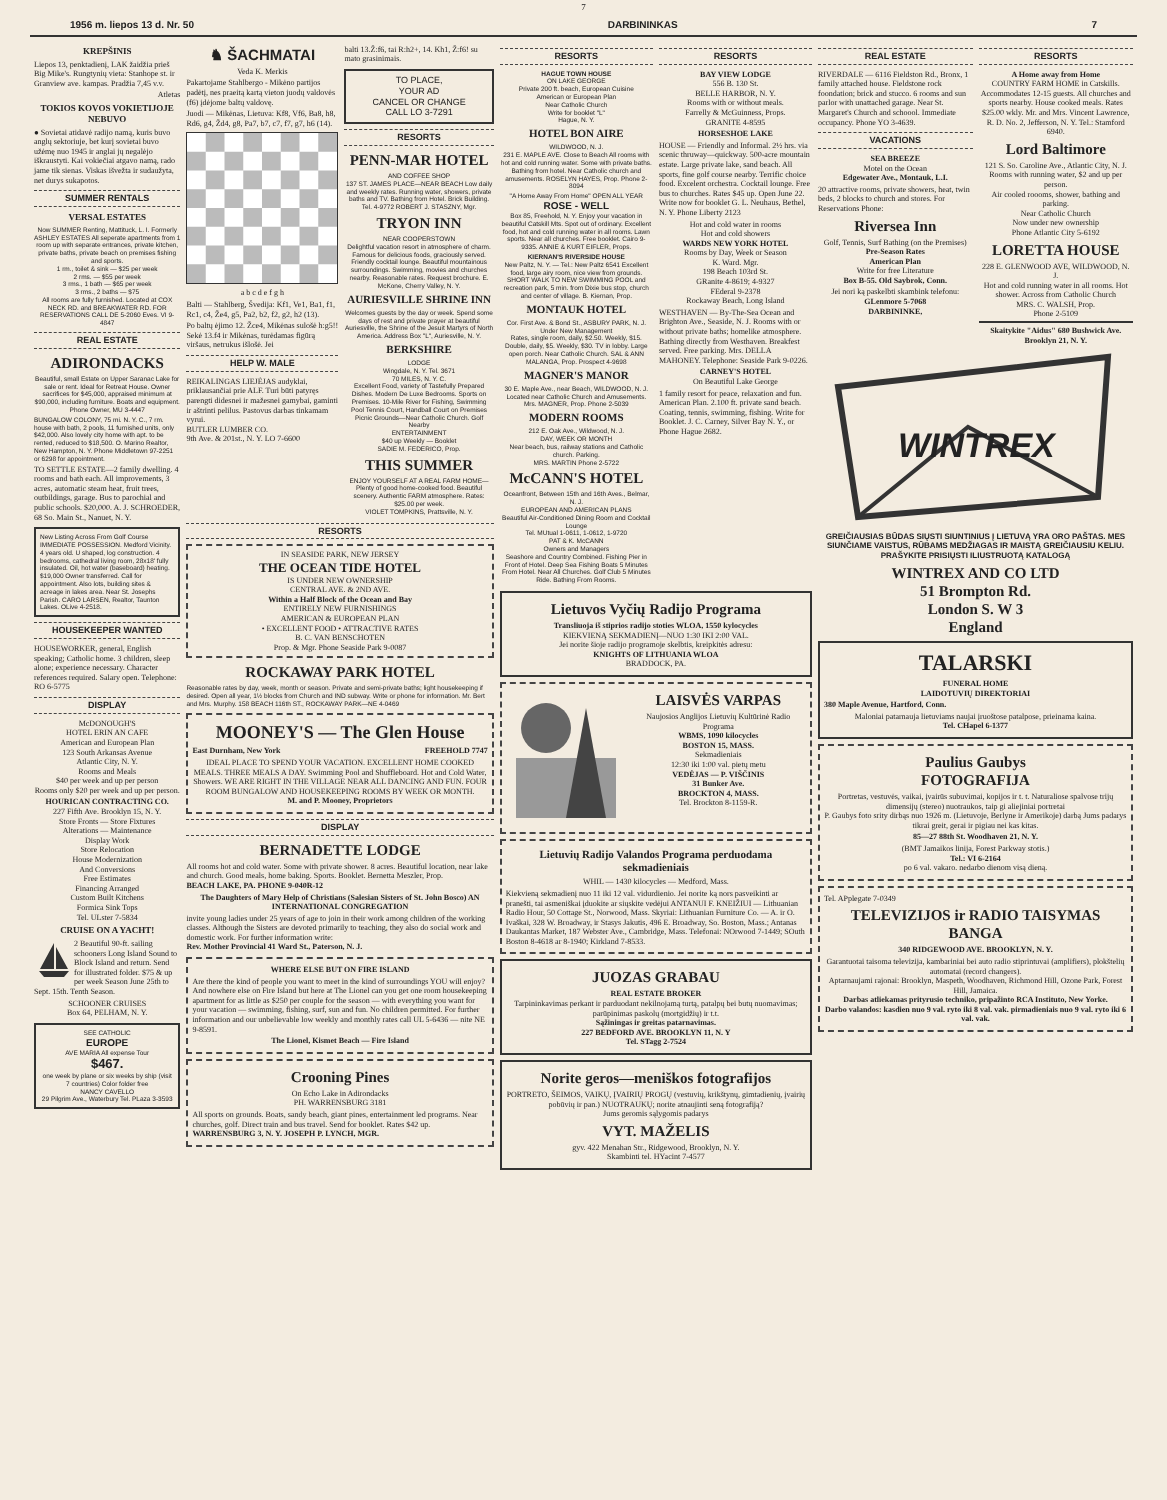7
1956 m. liepos 13 d. Nr. 50 DARBININKAS 7
KREPŠINIS
Liepos 13, penktadienį, LAK žaidžia prieš Big Mike's. Rungtynių vieta: Stanhope st. ir Granview ave. kampas. Pradžia 7,45 v.v.
Atletas
TOKIOS KOVOS VOKIETIJOJE NEBUVO
● Sovietai atidavė radijo namą, kuris buvo anglų sektoriuje, bet kurį sovietai buvo užėmę nuo 1945 ir anglai jų negalėjo iškraustyti. Kai vokiečiai atgavo namą, rado jame tik sienas. Viskas išvežta ir sudaužyta, net durys sukapotos.
SUMMER RENTALS
VERSAL ESTATES
Now SUMMER Renting, Mattituck, L. I. Formerly ASHLEY ESTATES All seperate apartments from 1 room up with separate entrances, private kitchen, private baths, private beach on premises fishing and sports.
1 rm., toilet & sink — $25 per week
2 rms. — $55 per week
3 rms., 1 bath — $65 per week
3 rms., 2 baths — $75
All rooms are fully furnished. Located at COX NECK RD. and BREAKWATER RD. FOR RESERVATIONS CALL DE 5-2060 Eves. VI 9-4847
REAL ESTATE
ADIRONDACKS
Beautiful, small Estate on Upper Saranac Lake for sale or rent. Ideal for Retreat House. Owner sacrifices for $45,000, appraised minimum at $90,000, including furniture. Boats and equipment. Phone Owner, MU 3-4447
BUNGALOW COLONY, 75 mi. N. Y. C., 7 rm. house with bath, 2 pools, 11 furnished units, only $42,000. Also lovely city home with apt. to be rented, reduced to $18,500. O. Marino Realtor, New Hampton, N. Y. Phone Middletown 97-2251 or 6298 for appointment.
TO SETTLE ESTATE—2 family dwelling. 4 rooms and bath each. All improvements, 3 acres, automatic steam heat, fruit trees, outbildings, garage. Bus to parochial and public schools. $20,000. A. J. SCHROEDER, 68 So. Main St., Nanuet, N. Y.
New Listing Across From Golf Course IMMEDIATE POSSESSION. Medford Vicinity. 4 years old. U shaped, log construction. 4 bedrooms, cathedral living room, 28x18' fully insulated. Oil, hot water (baseboard) heating. $19,000 Owner transferred. Call for appointment. Also lots, building sites & acreage in lakes area. Near St. Josephs Parish. CARO LARSEN, Realtor, Taunton Lakes. OLive 4-2518.
HOUSEKEEPER WANTED
HOUSEWORKER, general, English speaking; Catholic home. 3 children, sleep alone; experience necessary. Character references required. Salary open. Telephone: RO 6-5775
DISPLAY
McDONOUGH'S
HOTEL ERIN AN CAFE
American and European Plan
123 South Arkansas Avenue
Atlantic City, N. Y.
Rooms and Meals
$40 per week and up per person
Rooms only $20 per week and up per person.
HOURICAN CONTRACTING CO.
227 Fifth Ave. Brooklyn 15, N. Y.
Store Fronts — Store Fixtures
Alterations — Maintenance
Display Work
Store Relocation
House Modernization
And Conversions
Free Estimates
Financing Arranged
Custom Built Kitchens
Formica Sink Tops
Tel. ULster 7-5834
CRUISE ON A YACHT!
2 Beautiful 90-ft. sailing schooners Long Island Sound to Block Island and return. Send for illustrated folder. $75 & up per week Season June 25th to Sept. 15th. Tenth Season.
SCHOONER CRUISES
Box 64, PELHAM, N. Y.
SEE CATHOLIC
EUROPE
AVE MARIA All expense Tour
$467.
one week by plane or six weeks by ship (visit 7 countries) Color folder free
NANCY CAVELLO
29 Pilgrim Ave., Waterbury Tel. PLaza 3-3593
♞ ŠACHMATAI
Veda K. Merkis
Pakartojame Stahlbergo - Mikėno partijos padėtį, nes praeitą kartą vieton juodų valdovės (f6) įdėjome baltų valdovę.
Juodi — Mikėnas, Lietuva: Kf8, Vf6, Ba8, h8, Rd6, g4, Žd4, g8, Pa7, b7, c7, f7, g7, h6 (14).
a b c d e f g h
Balti — Stahlberg, Švedija: Kf1, Ve1, Ba1, f1, Rc1, c4, Že4, g5, Pa2, b2, f2, g2, h2 (13).
Po baltų ėjimo 12. Žce4, Mikėnas sulošė h:g5!! Sekė 13.f4 ir Mikėnas, turėdamas figūrą viršaus, netrukus išlošė. Jei
HELP W. MALE
REIKALINGAS LIEJĖJAS audyklai, priklausančiai prie ALF. Turi būti patyręs parengti didesnei ir mažesnei gamybai, gaminti ir aštrinti pelilus. Pastovus darbas tinkamam vyrui.
BUTLER LUMBER CO.
9th Ave. & 201st., N. Y. LO 7-6600
balti 13.Ž:f6, tai R:h2+, 14. Kh1, Ž:f6! su mato grasinimais.
TO PLACE,
YOUR AD
CANCEL OR CHANGE
CALL LO 3-7291
RESORTS
PENN-MAR HOTEL
AND COFFEE SHOP
137 ST. JAMES PLACE—NEAR BEACH Low daily and weekly rates. Running water, showers, private baths and TV. Bathing from Hotel. Brick Building. Tel. 4-9772 ROBERT J. STASZNY, Mgr.
TRYON INN
NEAR COOPERSTOWN
Delightful vacation resort in atmosphere of charm. Famous for delicious foods, graciously served. Friendly cocktail lounge. Beautiful mountainous surroundings. Swimming, movies and churches nearby. Reasonable rates. Request brochure. E. McKone, Cherry Valley, N. Y.
AURIESVILLE SHRINE INN
Welcomes guests by the day or week. Spend some days of rest and private prayer at beautiful Auriesville, the Shrine of the Jesuit Martyrs of North America. Address Box "L", Auriesville, N. Y.
BERKSHIRE
LODGE
Wingdale, N. Y. Tel. 3671
70 MILES, N. Y. C.
Excellent Food, variety of Tastefully Prepared Dishes. Modern De Luxe Bedrooms. Sports on Premises. 10-Mile River for Fishing, Swimming Pool Tennis Court, Handball Court on Premises Picnic Grounds—Near Catholic Church. Golf Nearby
ENTERTAINMENT
$40 up Weekly — Booklet
SADIE M. FEDERICO, Prop.
THIS SUMMER
ENJOY YOURSELF AT A REAL FARM HOME—Plenty of good home-cooked food. Beautiful scenery. Authentic FARM atmosphere. Rates: $25.00 per week.
VIOLET TOMPKINS, Prattsville, N. Y.
RESORTS
IN SEASIDE PARK, NEW JERSEY
THE OCEAN TIDE HOTEL
IS UNDER NEW OWNERSHIP
CENTRAL AVE. & 2ND AVE.
Within a Half Block of the Ocean and Bay
ENTIRELY NEW FURNISHINGS
AMERICAN & EUROPEAN PLAN
• EXCELLENT FOOD • ATTRACTIVE RATES
B. C. VAN BENSCHOTEN
Prop. & Mgr. Phone Seaside Park 9-0087
ROCKAWAY PARK HOTEL
Reasonable rates by day, week, month or season. Private and semi-private baths; light housekeeping if desired. Open all year, 1½ blocks from Church and IND subway. Write or phone for information. Mr. Bert and Mrs. Murphy. 158 BEACH 116th ST., ROCKAWAY PARK—NE 4-0469
MOONEY'S — The Glen House
East Durnham, New York FREEHOLD 7747
IDEAL PLACE TO SPEND YOUR VACATION. EXCELLENT HOME COOKED MEALS. THREE MEALS A DAY. Swimming Pool and Shuffleboard. Hot and Cold Water, Showers. WE ARE RIGHT IN THE VILLAGE NEAR ALL DANCING AND FUN. FOUR ROOM BUNGALOW AND HOUSEKEEPING ROOMS BY WEEK OR MONTH.
M. and P. Mooney, Proprietors
DISPLAY
BERNADETTE LODGE
All rooms hot and cold water. Some with private shower. 8 acres. Beautiful location, near lake and church. Good meals, home baking. Sports. Booklet. Bernetta Meszler, Prop.
BEACH LAKE, PA. PHONE 9-040R-12
The Daughters of Mary Help of Christians (Salesian Sisters of St. John Bosco) AN INTERNATIONAL CONGREGATION
invite young ladies under 25 years of age to join in their work among children of the working classes. Although the Sisters are devoted primarily to teaching, they also do social work and domestic work. For further information write:
Rev. Mother Provincial 41 Ward St., Paterson, N. J.
WHERE ELSE BUT ON FIRE ISLAND
Are there the kind of people you want to meet in the kind of surroundings YOU will enjoy? And nowhere else on Fire Island but here at The Lionel can you get one room housekeeping apartment for as little as $250 per couple for the season — with everything you want for your vacation — swimming, fishing, surf, sun and fun. No children permitted. For further information and our unbelievable low weekly and monthly rates call UL 5-6436 — nite NE 9-8591.
The Lionel, Kismet Beach — Fire Island
Crooning Pines
On Echo Lake in Adirondacks
PH. WARRENSBURG 3181
All sports on grounds. Boats, sandy beach, giant pines, entertainment led programs. Near churches, golf. Direct train and bus travel. Send for booklet. Rates $42 up.
WARRENSBURG 3, N. Y. JOSEPH P. LYNCH, MGR.
RESORTS
HAGUE TOWN HOUSE
ON LAKE GEORGE
Private 200 ft. beach, European Cuisine
American or European Plan
Near Catholic Church
Write for booklet "L"
Hague, N. Y.
HOTEL BON AIRE
WILDWOOD, N. J.
231 E. MAPLE AVE. Close to Beach All rooms with hot and cold running water. Some with private baths. Bathing from hotel. Near Catholic church and amusements. ROSELYN HAYES, Prop. Phone 2-8094
"A Home Away From Home" OPEN ALL YEAR
ROSE - WELL
Box 85, Freehold, N. Y. Enjoy your vacation in beautiful Catskill Mts. Spot out of ordinary. Excellent food, hot and cold running water in all rooms. Lawn sports. Near all churches. Free booklet. Cairo 9-9335. ANNIE & KURT EIFLER, Props.
KIERNAN'S RIVERSIDE HOUSE
New Paltz, N. Y. — Tel.: New Paltz 6541 Excellent food, large airy room, nice view from grounds. SHORT WALK TO NEW SWIMMING POOL and recreation park, 5 min. from Dixie bus stop, church and center of village. B. Kiernan, Prop.
MONTAUK HOTEL
Cor. First Ave. & Bond St., ASBURY PARK, N. J.
Under New Management
Rates, single room, daily, $2.50. Weekly, $15. Double, daily, $5. Weekly, $30. TV in lobby. Large open porch. Near Catholic Church. SAL & ANN MALANGA, Prop. Prospect 4-9698
MAGNER'S MANOR
30 E. Maple Ave., near Beach, WILDWOOD, N. J.
Located near Catholic Church and Amusements. Mrs. MAGNER, Prop. Phone 2-5039
MODERN ROOMS
212 E. Oak Ave., Wildwood, N. J.
DAY, WEEK OR MONTH
Near beach, bus, railway stations and Catholic church. Parking.
MRS. MARTIN Phone 2-5722
McCANN'S HOTEL
Oceanfront, Between 15th and 16th Aves., Belmar, N. J.
EUROPEAN AND AMERICAN PLANS
Beautiful Air-Conditioned Dining Room and Cocktail Lounge
Tel. MUtual 1-0611, 1-0612, 1-9720
PAT & K. McCANN
Owners and Managers
Seashore and Country Combined. Fishing Pier in Front of Hotel. Deep Sea Fishing Boats 5 Minutes From Hotel. Near All Churches. Golf Club 5 Minutes Ride. Bathing From Rooms.
RESORTS
BAY VIEW LODGE
556 B. 130 St.
BELLE HARBOR, N. Y.
Rooms with or without meals.
Farrelly & McGuinness, Props.
GRANITE 4-8595
HORSESHOE LAKE
HOUSE — Friendly and Informal. 2½ hrs. via scenic thruway—quickway. 500-acre mountain estate. Large private lake, sand beach. All sports, fine golf course nearby. Terrific choice food. Excelent orchestra. Cocktail lounge. Free bus to churches. Rates $45 up. Open June 22. Write now for booklet G. L. Neuhaus, Bethel, N. Y. Phone Liberty 2123
Hot and cold water in rooms
Hot and cold showers
WARDS NEW YORK HOTEL
Rooms by Day, Week or Season
K. Ward. Mgr.
198 Beach 103rd St.
GRanite 4-8619; 4-9327
FEderal 9-2378
Rockaway Beach, Long Island
WESTHAVEN — By-The-Sea Ocean and Brighton Ave., Seaside, N. J. Rooms with or without private baths; homelike atmosphere. Bathing directly from Westhaven. Breakfest served. Free parking. Mrs. DELLA MAHONEY. Telephone: Seaside Park 9-0226.
CARNEY'S HOTEL
On Beautiful Lake George
1 family resort for peace, relaxation and fun. American Plan. 2.100 ft. private sand beach. Coating, tennis, swimming, fishing. Write for Booklet. J. C. Carney, Silver Bay N. Y., or Phone Hague 2682.
Lietuvos Vyčių Radijo Programa
Transliuoja iš stiprios radijo stoties WLOA, 1550 kylocycles
KIEKVIENĄ SEKMADIENĮ—NUO 1:30 IKI 2:00 VAL.
Jei norite šioje radijo programoje skelbtis, kreipkitės adresu:
KNIGHTS OF LITHUANIA WLOA
BRADDOCK, PA.
LAISVĖS VARPAS
Naujosios Anglijos Lietuvių Kultūrinė Radio Programa
WBMS, 1090 kilocycles
BOSTON 15, MASS.
Sekmadieniais
12:30 iki 1:00 val. pietų metu
VEDĖJAS — P. VIŠČINIS
31 Bunker Ave.
BROCKTON 4, MASS.
Tel. Brockton 8-1159-R.
Lietuvių Radijo Valandos Programa perduodama sekmadieniais
WHIL — 1430 kilocycles — Medford, Mass.
Kiekvieną sekmadienį nuo 11 iki 12 val. vidurdienio. Jei norite ką nors pasveikinti ar pranešti, tai asmeniškai įduokite ar siųskite vedėjui ANTANUI F. KNEIŽIUI — Lithuanian Radio Hour, 50 Cottage St., Norwood, Mass. Skyriai: Lithuanian Furniture Co. — A. ir O. Ivaškai, 328 W. Broadway, ir Stasys Jakutis, 496 E. Broadway, So. Boston, Mass.; Antanas Daukantas Market, 187 Webster Ave., Cambridge, Mass. Telefonai: NOrwood 7-1449; SOuth Boston 8-4618 ar 8-1940; Kirkland 7-8533.
JUOZAS GRABAU
REAL ESTATE BROKER
Tarpininkavimas perkant ir parduodant nekilnojamą turtą, patalpų bei butų nuomavimas; parūpinimas paskolų (mortgidžių) ir t.t.
Sąžiningas ir greitas patarnavimas.
227 BEDFORD AVE. BROOKLYN 11, N. Y
Tel. STagg 2-7524
Norite geros—meniškos fotografijos
PORTRETO, ŠEIMOS, VAIKŲ, ĮVAIRIŲ PROGŲ (vestuvių, krikštynų, gimtadienių, įvairių pobūvių ir pan.) NUOTRAUKŲ; norite atnaujinti seną fotografiją?
Jums geromis sąlygomis padarys
VYT. MAŽELIS
gyv. 422 Menahan Str., Ridgewood, Brooklyn, N. Y.
Skambinti tel. HYacint 7-4577
REAL ESTATE
RIVERDALE — 6116 Fieldston Rd., Bronx, 1 family attached house. Fieldstone rock foondation; brick and stucco. 6 rooms and sun parlor with unattached garage. Near St. Margaret's Church and schoool. Immediate occupancy. Phone YO 3-4639.
VACATIONS
SEA BREEZE
Motel on the Ocean
Edgewater Ave., Montauk, L.I.
20 attractive rooms, private showers, heat, twin beds, 2 blocks to church and stores. For Reservations Phone:
Riversea Inn
Golf, Tennis, Surf Bathing (on the Premises)
Pre-Season Rates
American Plan
Write for free Literature
Box B-55. Old Saybrok, Conn.
Jei nori ką paskelbti skambink telefonu:
GLenmore 5-7068
DARBININKE,
RESORTS
A Home away from Home
COUNTRY FARM HOME in Catskills. Accommodates 12-15 guests. All churches and sports nearby. House cooked meals. Rates $25.00 wkly. Mr. and Mrs. Vincent Lawrence, R. D. No. 2, Jefferson, N. Y. Tel.: Stamford 6940.
Lord Baltimore
121 S. So. Caroline Ave., Atlantic City, N. J.
Rooms with running water, $2 and up per person.
Air cooled roooms, shower, bathing and parking.
Near Catholic Church
Now under new ownership
Phone Atlantic City 5-6192
LORETTA HOUSE
228 E. GLENWOOD AVE, WILDWOOD, N. J.
Hot and cold running water in all rooms. Hot shower. Across from Catholic Church
MRS. C. WALSH, Prop.
Phone 2-5109
Skaitykite "Aidus" 680 Bushwick Ave. Brooklyn 21, N. Y.
WINTREX
GREIČIAUSIAS BŪDAS SIŲSTI SIUNTINIUS Į LIETUVĄ YRA ORO PAŠTAS. MES SIUNČIAME VAISTUS, RŪBAMS MEDŽIAGAS IR MAISTĄ GREIČIAUSIU KELIU. PRAŠYKITE PRISIŲSTI ILIUSTRUOTĄ KATALOGĄ
WINTREX AND CO LTD
51 Brompton Rd.
London S. W 3
England
TALARSKI
FUNERAL HOME
LAIDOTUVIŲ DIREKTORIAI
380 Maple Avenue, Hartford, Conn.
Maloniai patarnauja lietuviams naujai įruoštose patalpose, prieinama kaina.
Tel. CHapel 6-1377
Paulius Gaubys
FOTOGRAFIJA
Portretas, vestuvės, vaikai, įvairūs subuvimai, kopijos ir t. t. Naturaliose spalvose trijų dimensijų (stereo) nuotraukos, taip gi aliejiniai portretai
P. Gaubys foto srity dirbąs nuo 1926 m. (Lietuvoje, Berlyne ir Amerikoje) darbą Jums padarys tikrai greit, gerai ir pigiau nei kas kitas.
85—27 88th St. Woodhaven 21, N. Y.
(BMT Jamaikos linija, Forest Parkway stotis.)
Tel.: VI 6-2164
po 6 val. vakaro. nedarbo dienom visą dieną.
Tel. APplegate 7-0349
TELEVIZIJOS ir RADIO TAISYMAS
BANGA
340 RIDGEWOOD AVE. BROOKLYN, N. Y.
Garantuotai taisoma televizija, kambariniai bei auto radio stiprintuvai (amplifiers), plokštelių automatai (record changers).
Aptarnaujami rajonai: Brooklyn, Maspeth, Woodhaven, Richmond Hill, Ozone Park, Forest Hill, Jamaica.
Darbas atliekamas prityrusio techniko, pripažinto RCA Instituto, New Yorke.
Darbo valandos: kasdien nuo 9 val. ryto iki 8 val. vak. pirmadieniais nuo 9 val. ryto iki 6 val. vak.